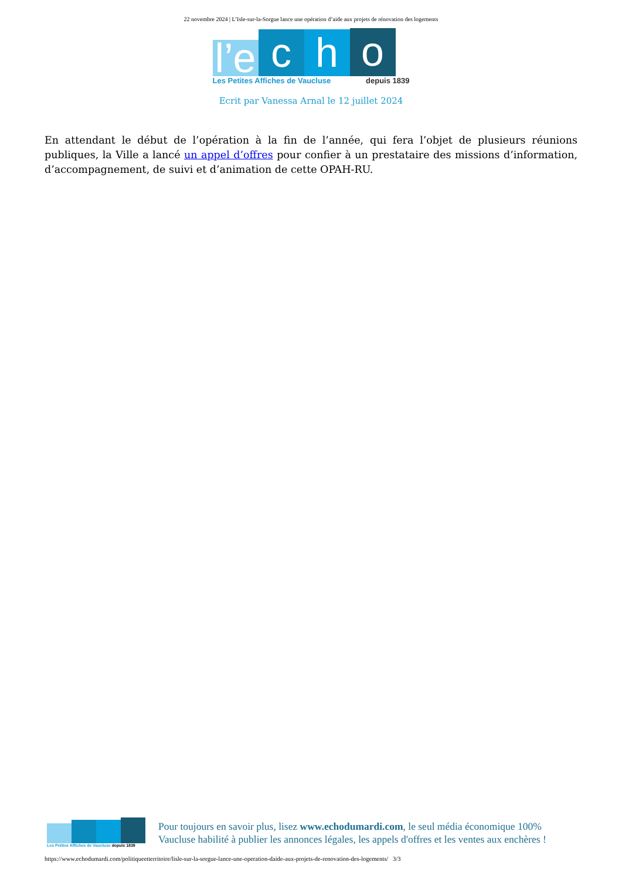22 novembre 2024 | L’Isle-sur-la-Sorgue lance une opération d’aide aux projets de rénovation des logements
l’e
c
h
o
Les Petites Affiches de Vaucluse depuis 1839
Ecrit par Vanessa Arnal le 12 juillet 2024
En attendant le début de l’opération à la fin de l’année, qui fera l’objet de plusieurs réunions publiques, la Ville a lancé un appel d’offres pour confier à un prestataire des missions d’information, d’accompagnement, de suivi et d’animation de cette OPAH-RU.
Les Petites Affiches de Vaucluse depuis 1839
Pour toujours en savoir plus, lisez www.echodumardi.com, le seul média économique 100% Vaucluse habilité à publier les annonces légales, les appels d'offres et les ventes aux enchères !
https://www.echodumardi.com/politiqueetterritoire/lisle-sur-la-sorgue-lance-une-operation-daide-aux-projets-de-renovation-des-logements/ 3/3